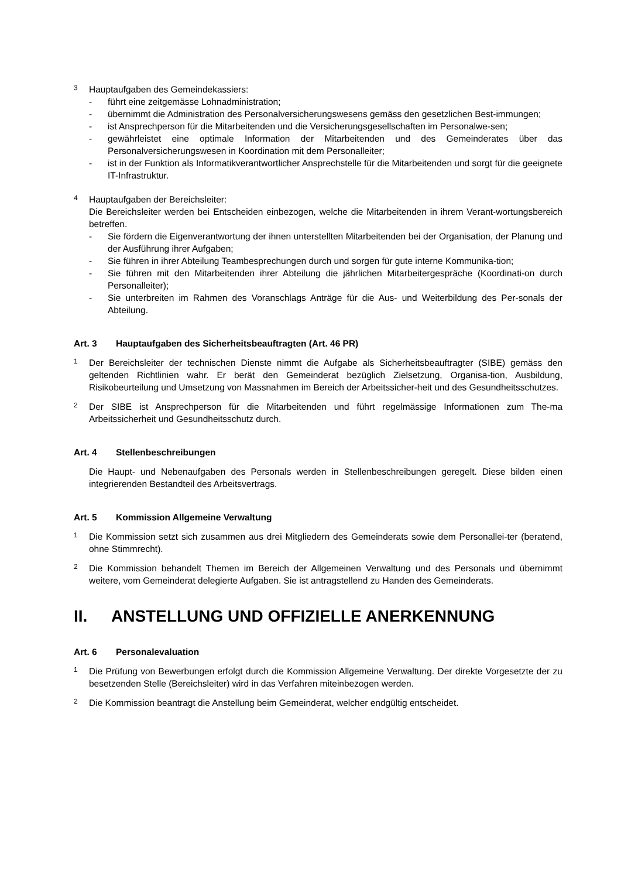3
Hauptaufgaben des Gemeindekassiers:
- führt eine zeitgemässe Lohnadministration;
- übernimmt die Administration des Personalversicherungswesens gemäss den gesetzlichen Best-immungen;
- ist Ansprechperson für die Mitarbeitenden und die Versicherungsgesellschaften im Personalwe-sen;
- gewährleistet eine optimale Information der Mitarbeitenden und des Gemeinderates über das Personalversicherungswesen in Koordination mit dem Personalleiter;
- ist in der Funktion als Informatikverantwortlicher Ansprechstelle für die Mitarbeitenden und sorgt für die geeignete IT-Infrastruktur.
4
Hauptaufgaben der Bereichsleiter:
Die Bereichsleiter werden bei Entscheiden einbezogen, welche die Mitarbeitenden in ihrem Verant-wortungsbereich betreffen.
- Sie fördern die Eigenverantwortung der ihnen unterstellten Mitarbeitenden bei der Organisation, der Planung und der Ausführung ihrer Aufgaben;
- Sie führen in ihrer Abteilung Teambesprechungen durch und sorgen für gute interne Kommunika-tion;
- Sie führen mit den Mitarbeitenden ihrer Abteilung die jährlichen Mitarbeitergespräche (Koordinati-on durch Personalleiter);
- Sie unterbreiten im Rahmen des Voranschlags Anträge für die Aus- und Weiterbildung des Per-sonals der Abteilung.
Art. 3 Hauptaufgaben des Sicherheitsbeauftragten (Art. 46 PR)
1
Der Bereichsleiter der technischen Dienste nimmt die Aufgabe als Sicherheitsbeauftragter (SIBE) gemäss den geltenden Richtlinien wahr. Er berät den Gemeinderat bezüglich Zielsetzung, Organisa-tion, Ausbildung, Risikobeurteilung und Umsetzung von Massnahmen im Bereich der Arbeitssicher-heit und des Gesundheitsschutzes.
2
Der SIBE ist Ansprechperson für die Mitarbeitenden und führt regelmässige Informationen zum The-ma Arbeitssicherheit und Gesundheitsschutz durch.
Art. 4 Stellenbeschreibungen
Die Haupt- und Nebenaufgaben des Personals werden in Stellenbeschreibungen geregelt. Diese bilden einen integrierenden Bestandteil des Arbeitsvertrags.
Art. 5 Kommission Allgemeine Verwaltung
1
Die Kommission setzt sich zusammen aus drei Mitgliedern des Gemeinderats sowie dem Personallei-ter (beratend, ohne Stimmrecht).
2
Die Kommission behandelt Themen im Bereich der Allgemeinen Verwaltung und des Personals und übernimmt weitere, vom Gemeinderat delegierte Aufgaben. Sie ist antragstellend zu Handen des Gemeinderats.
II. ANSTELLUNG UND OFFIZIELLE ANERKENNUNG
Art. 6 Personalevaluation
1
Die Prüfung von Bewerbungen erfolgt durch die Kommission Allgemeine Verwaltung. Der direkte Vorgesetzte der zu besetzenden Stelle (Bereichsleiter) wird in das Verfahren miteinbezogen werden.
2
Die Kommission beantragt die Anstellung beim Gemeinderat, welcher endgültig entscheidet.